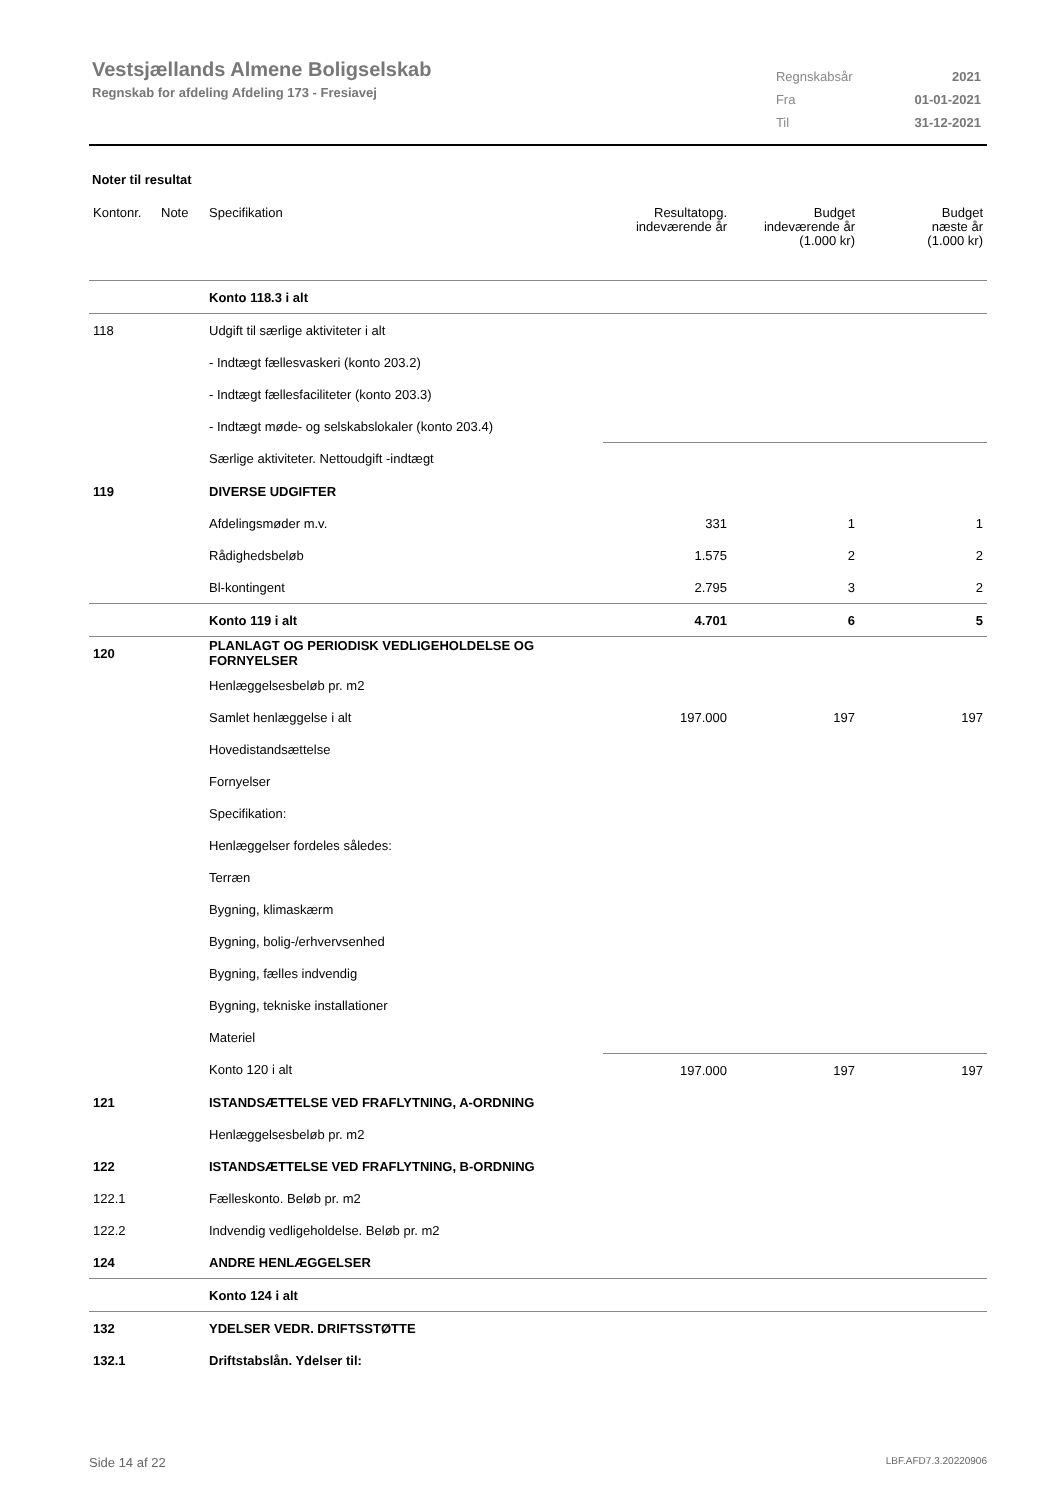Vestsjællands Almene Boligselskab
Regnskab for afdeling Afdeling 173 - Fresiavej
| Regnskabsår | 2021 |
| Fra | 01-01-2021 |
| Til | 31-12-2021 |
Noter til resultat
| Kontonr. | Note | Specifikation | Resultatopg. indeværende år | Budget indeværende år (1.000 kr) | Budget næste år (1.000 kr) |
| --- | --- | --- | --- | --- | --- |
| | | Konto 118.3 i alt | | | |
| 118 | | Udgift til særlige aktiviteter i alt | | | |
| | | - Indtægt fællesvaskeri (konto 203.2) | | | |
| | | - Indtægt fællesfaciliteter (konto 203.3) | | | |
| | | - Indtægt møde- og selskabslokaler (konto 203.4) | | | |
| | | Særlige aktiviteter. Nettoudgift -indtægt | | | |
| 119 | | DIVERSE UDGIFTER | | | |
| | | Afdelingsmøder m.v. | 331 | 1 | 1 |
| | | Rådighedsbeløb | 1.575 | 2 | 2 |
| | | Bl-kontingent | 2.795 | 3 | 2 |
| | | Konto 119 i alt | 4.701 | 6 | 5 |
| 120 | | PLANLAGT OG PERIODISK VEDLIGEHOLDELSE OG FORNYELSER | | | |
| | | Henlæggelsesbeløb pr. m2 | | | |
| | | Samlet henlæggelse i alt | 197.000 | 197 | 197 |
| | | Hovedistandsættelse | | | |
| | | Fornyelser | | | |
| | | Specifikation: | | | |
| | | Henlæggelser fordeles således: | | | |
| | | Terræn | | | |
| | | Bygning, klimaskærm | | | |
| | | Bygning, bolig-/erhvervsenhed | | | |
| | | Bygning, fælles indvendig | | | |
| | | Bygning, tekniske installationer | | | |
| | | Materiel | | | |
| | | Konto 120 i alt | 197.000 | 197 | 197 |
| 121 | | ISTANDSÆTTELSE VED FRAFLYTNING, A-ORDNING | | | |
| | | Henlæggelsesbeløb pr. m2 | | | |
| 122 | | ISTANDSÆTTELSE VED FRAFLYTNING, B-ORDNING | | | |
| 122.1 | | Fælleskonto. Beløb pr. m2 | | | |
| 122.2 | | Indvendig vedligeholdelse. Beløb pr. m2 | | | |
| 124 | | ANDRE HENLÆGGELSER | | | |
| | | Konto 124 i alt | | | |
| 132 | | YDELSER VEDR. DRIFTSSTØTTE | | | |
| 132.1 | | Driftstabslån. Ydelser til: | | | |
Side 14 af 22 LBF.AFD7.3.20220906